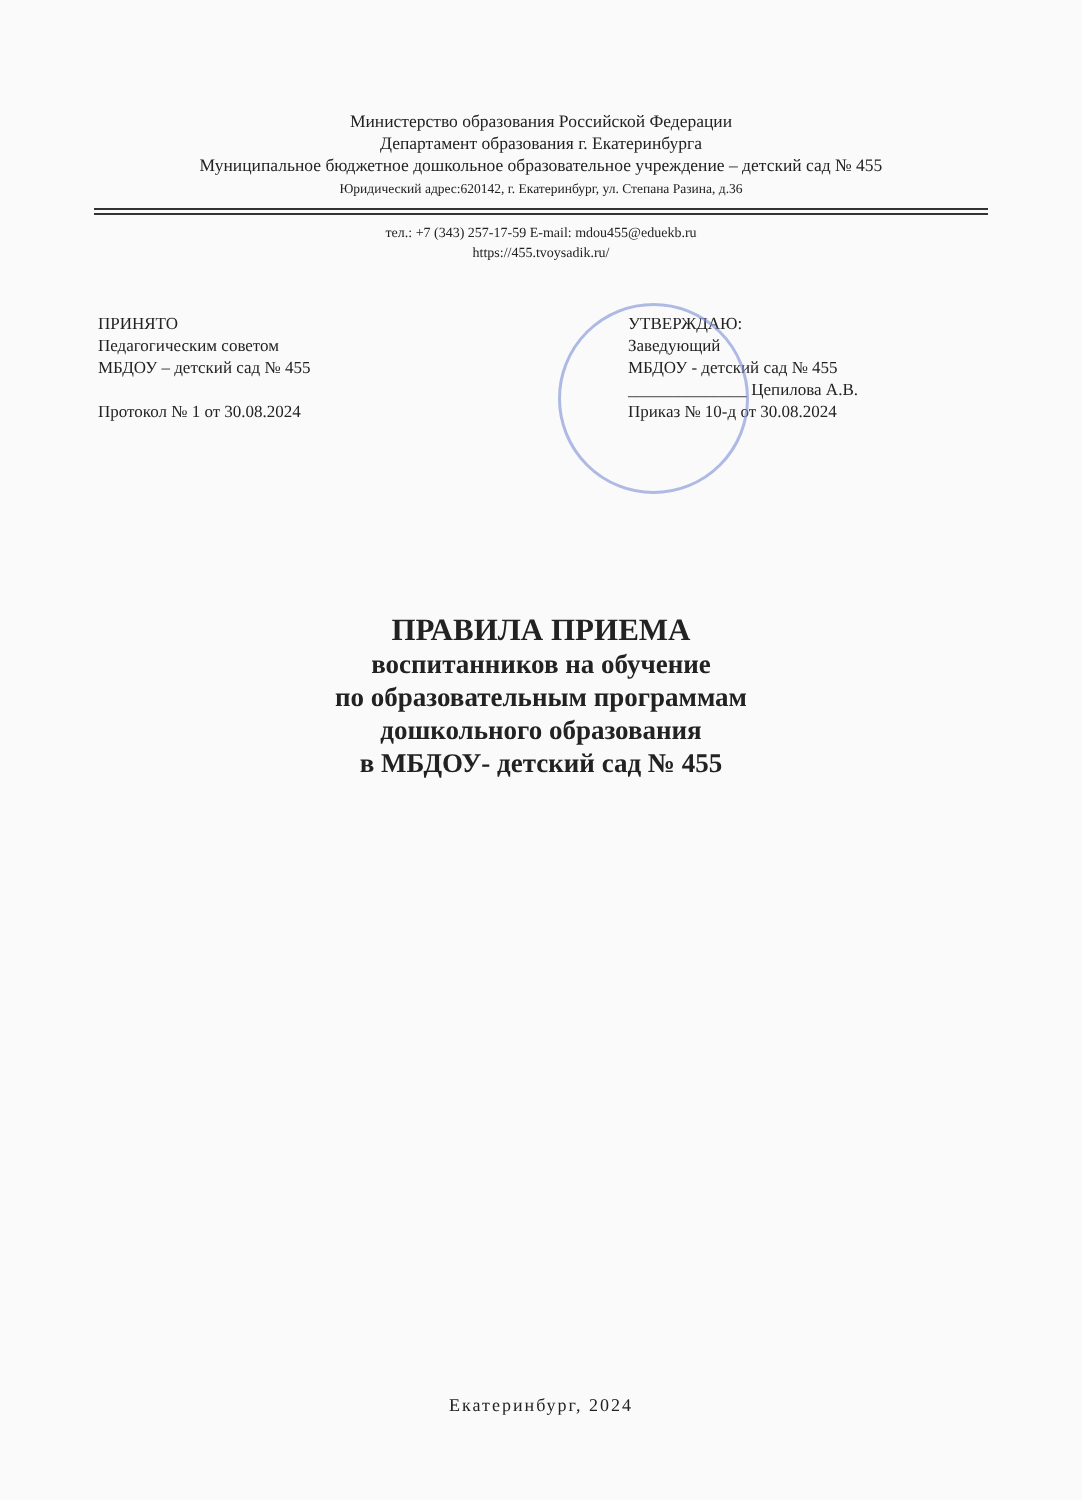Министерство образования Российской Федерации
Департамент образования г. Екатеринбурга
Муниципальное бюджетное дошкольное образовательное учреждение – детский сад № 455
Юридический адрес:620142, г. Екатеринбург, ул. Степана Разина, д.36
тел.: +7 (343) 257-17-59 E-mail: mdou455@eduekb.ru
https://455.tvoysadik.ru/
ПРИНЯТО
Педагогическим советом
МБДОУ – детский сад № 455
Протокол № 1 от 30.08.2024
УТВЕРЖДАЮ:
Заведующий
МБДОУ - детский сад № 455
______________ Цепилова А.В.
Приказ № 10-д от 30.08.2024
ПРАВИЛА ПРИЕМА
воспитанников на обучение
по образовательным программам
дошкольного образования
в МБДОУ- детский сад № 455
Екатеринбург, 2024